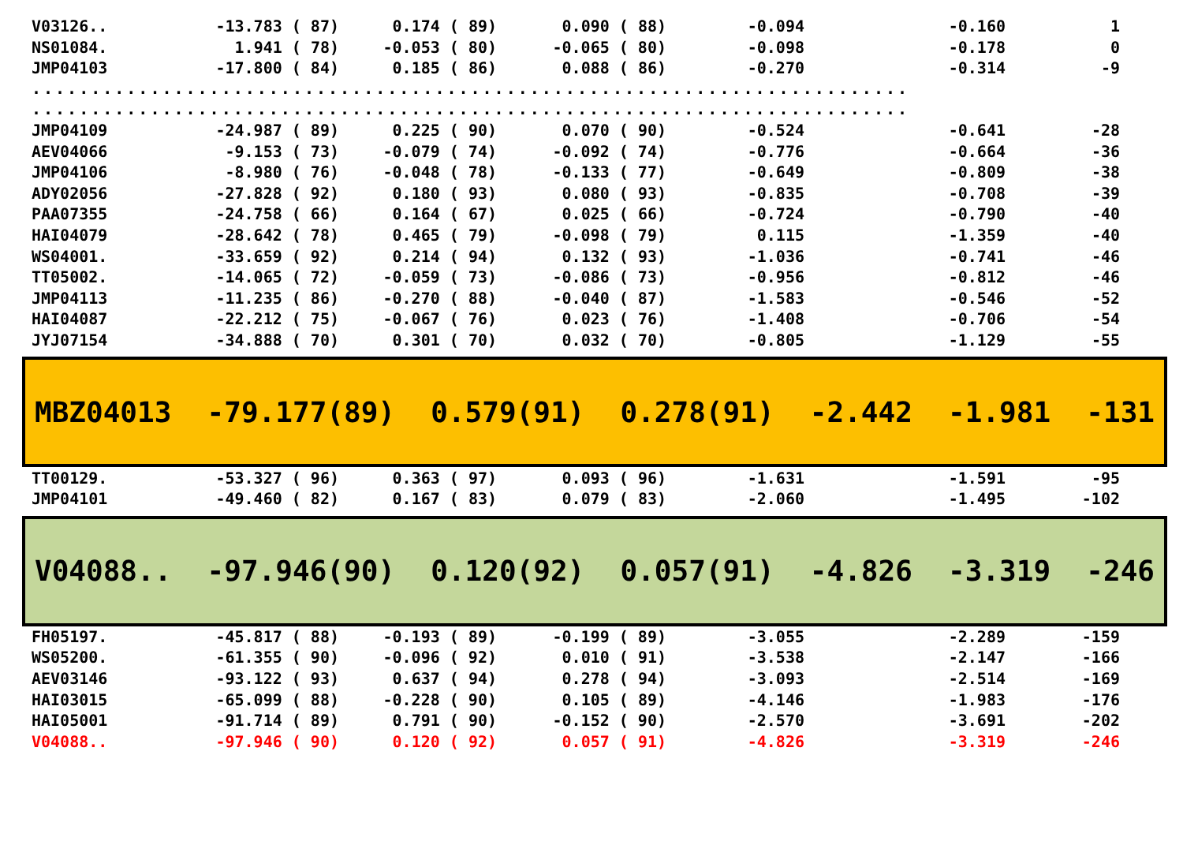| V03126.. | -13.783 ( 87) | 0.174 ( 89) | 0.090 ( 88) | -0.094 | -0.160 | 1 |
| NS01084. | 1.941 ( 78) | -0.053 ( 80) | -0.065 ( 80) | -0.098 | -0.178 | 0 |
| JMP04103 | -17.800 ( 84) | 0.185 ( 86) | 0.088 ( 86) | -0.270 | -0.314 | -9 |
..........................................................................
..........................................................................
| JMP04109 | -24.987 ( 89) | 0.225 ( 90) | 0.070 ( 90) | -0.524 | -0.641 | -28 |
| AEV04066 | -9.153 ( 73) | -0.079 ( 74) | -0.092 ( 74) | -0.776 | -0.664 | -36 |
| JMP04106 | -8.980 ( 76) | -0.048 ( 78) | -0.133 ( 77) | -0.649 | -0.809 | -38 |
| ADY02056 | -27.828 ( 92) | 0.180 ( 93) | 0.080 ( 93) | -0.835 | -0.708 | -39 |
| PAA07355 | -24.758 ( 66) | 0.164 ( 67) | 0.025 ( 66) | -0.724 | -0.790 | -40 |
| HAI04079 | -28.642 ( 78) | 0.465 ( 79) | -0.098 ( 79) | 0.115 | -1.359 | -40 |
| WS04001. | -33.659 ( 92) | 0.214 ( 94) | 0.132 ( 93) | -1.036 | -0.741 | -46 |
| TT05002. | -14.065 ( 72) | -0.059 ( 73) | -0.086 ( 73) | -0.956 | -0.812 | -46 |
| JMP04113 | -11.235 ( 86) | -0.270 ( 88) | -0.040 ( 87) | -1.583 | -0.546 | -52 |
| HAI04087 | -22.212 ( 75) | -0.067 ( 76) | 0.023 ( 76) | -1.408 | -0.706 | -54 |
| JYJ07154 | -34.888 ( 70) | 0.301 ( 70) | 0.032 ( 70) | -0.805 | -1.129 | -55 |
MBZ04013 -79.177(89) 0.579(91) 0.278(91) -2.442 -1.981 -131
| TT00129. | -53.327 ( 96) | 0.363 ( 97) | 0.093 ( 96) | -1.631 | -1.591 | -95 |
| JMP04101 | -49.460 ( 82) | 0.167 ( 83) | 0.079 ( 83) | -2.060 | -1.495 | -102 |
V04088.. -97.946(90) 0.120(92) 0.057(91) -4.826 -3.319 -246
| FH05197. | -45.817 ( 88) | -0.193 ( 89) | -0.199 ( 89) | -3.055 | -2.289 | -159 |
| WS05200. | -61.355 ( 90) | -0.096 ( 92) | 0.010 ( 91) | -3.538 | -2.147 | -166 |
| AEV03146 | -93.122 ( 93) | 0.637 ( 94) | 0.278 ( 94) | -3.093 | -2.514 | -169 |
| HAI03015 | -65.099 ( 88) | -0.228 ( 90) | 0.105 ( 89) | -4.146 | -1.983 | -176 |
| HAI05001 | -91.714 ( 89) | 0.791 ( 90) | -0.152 ( 90) | -2.570 | -3.691 | -202 |
| V04088.. | -97.946 ( 90) | 0.120 ( 92) | 0.057 ( 91) | -4.826 | -3.319 | -246 |